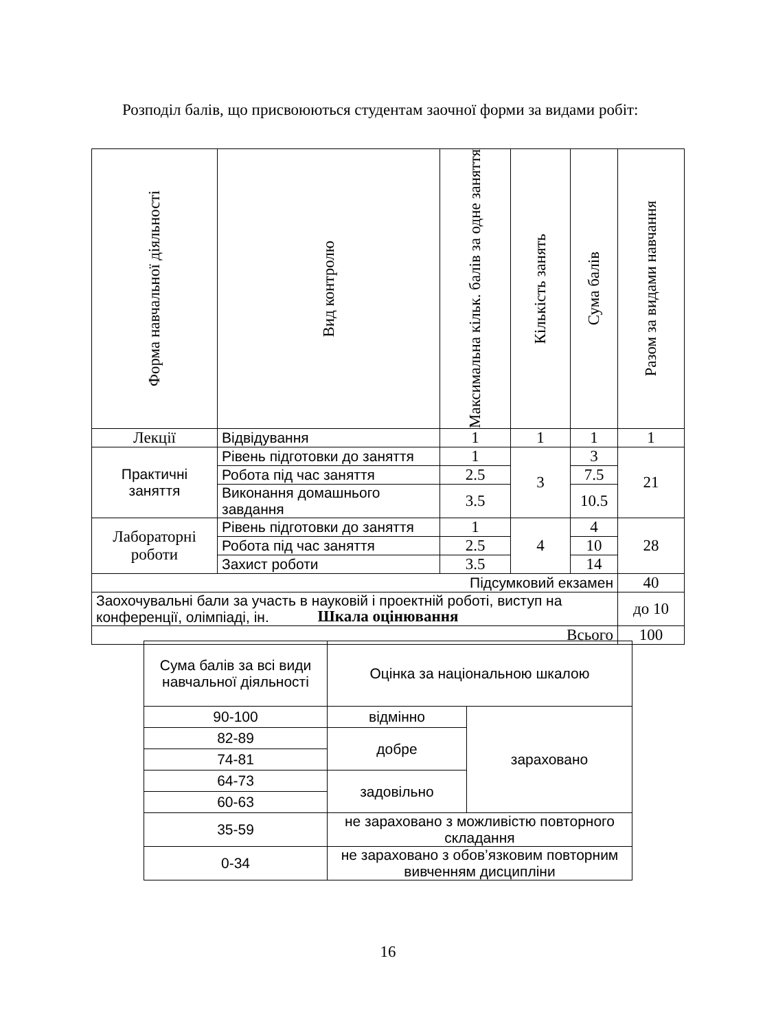Розподіл балів, що присвоюються студентам заочної форми за видами робіт:
| Форма навчальної діяльності | Вид контролю | Максимальна кільк. балів за одне заняття | Кількість занять | Сума балів | Разом за видами навчання |
| --- | --- | --- | --- | --- | --- |
| Лекції | Відвідування | 1 | 1 | 1 | 1 |
| Практичні заняття | Рівень підготовки до заняття | 1 | 3 | 3 | 21 |
| | Робота під час заняття | 2.5 | | 7.5 | |
| | Виконання домашнього завдання | 3.5 | | 10.5 | |
| Лабораторні роботи | Рівень підготовки до заняття | 1 | 4 | 4 | 28 |
| | Робота під час заняття | 2.5 | | 10 | |
| | Захист роботи | 3.5 | | 14 | |
| Підсумковий екзамен | | | | | 40 |
| Заохочувальні бали за участь в науковій і проектній роботі, виступ на конференції, олімпіаді, ін. | | | | | до 10 |
| Всього | | | | | 100 |
Шкала оцінювання
| Сума балів за всі види навчальної діяльності | Оцінка за національною шкалою | |
| 90-100 | відмінно | зараховано |
| 82-89 | добре | |
| 74-81 | | |
| 64-73 | задовільно | |
| 60-63 | | |
| 35-59 | не зараховано з можливістю повторного складання | |
| 0-34 | не зараховано з обов’язковим повторним вивченням дисципліни | |
16